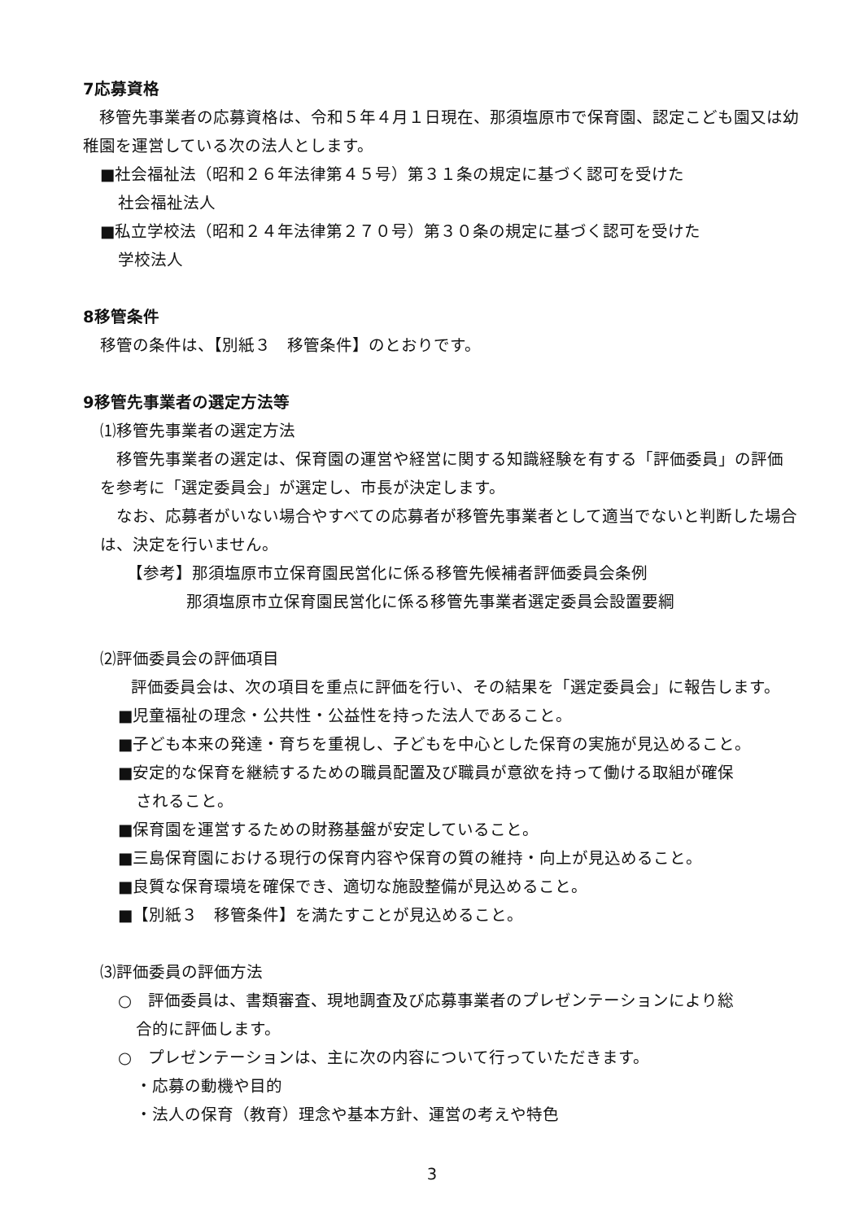7応募資格
移管先事業者の応募資格は、令和５年４月１日現在、那須塩原市で保育園、認定こども園又は幼稚園を運営している次の法人とします。
■社会福祉法（昭和２６年法律第４５号）第３１条の規定に基づく認可を受けた
社会福祉法人
■私立学校法（昭和２４年法律第２７０号）第３０条の規定に基づく認可を受けた
学校法人
8移管条件
移管の条件は、【別紙３　移管条件】のとおりです。
9移管先事業者の選定方法等
⑴移管先事業者の選定方法
移管先事業者の選定は、保育園の運営や経営に関する知識経験を有する「評価委員」の評価を参考に「選定委員会」が選定し、市長が決定します。
なお、応募者がいない場合やすべての応募者が移管先事業者として適当でないと判断した場合は、決定を行いません。
【参考】那須塩原市立保育園民営化に係る移管先候補者評価委員会条例
那須塩原市立保育園民営化に係る移管先事業者選定委員会設置要綱
⑵評価委員会の評価項目
評価委員会は、次の項目を重点に評価を行い、その結果を「選定委員会」に報告します。
■児童福祉の理念・公共性・公益性を持った法人であること。
■子ども本来の発達・育ちを重視し、子どもを中心とした保育の実施が見込めること。
■安定的な保育を継続するための職員配置及び職員が意欲を持って働ける取組が確保
されること。
■保育園を運営するための財務基盤が安定していること。
■三島保育園における現行の保育内容や保育の質の維持・向上が見込めること。
■良質な保育環境を確保でき、適切な施設整備が見込めること。
■【別紙３　移管条件】を満たすことが見込めること。
⑶評価委員の評価方法
○　評価委員は、書類審査、現地調査及び応募事業者のプレゼンテーションにより総
合的に評価します。
○　プレゼンテーションは、主に次の内容について行っていただきます。
・応募の動機や目的
・法人の保育（教育）理念や基本方針、運営の考えや特色
3